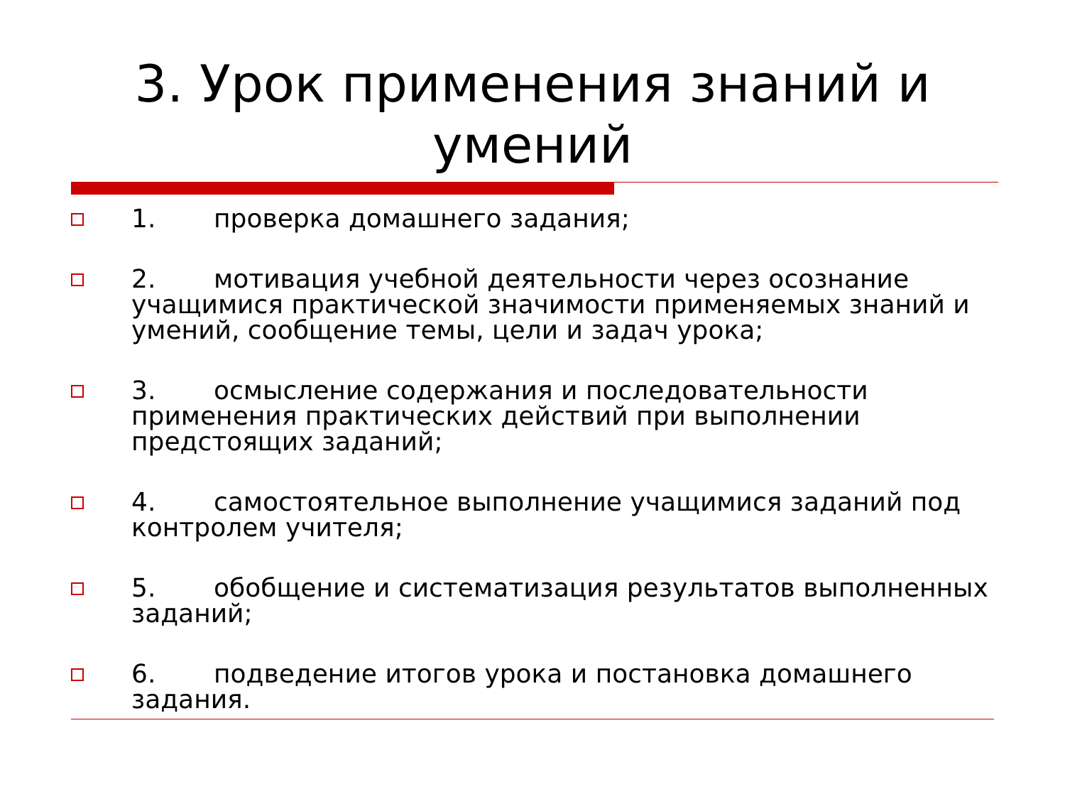3. Урок применения знаний и умений
1. проверка домашнего задания;
2. мотивация учебной деятельности через осознание учащимися практической значимости применяемых знаний и умений, сообщение темы, цели и задач урока;
3. осмысление содержания и последовательности применения практических действий при выполнении предстоящих заданий;
4. самостоятельное выполнение учащимися заданий под контролем учителя;
5. обобщение и систематизация результатов выполненных заданий;
6. подведение итогов урока и постановка домашнего задания.